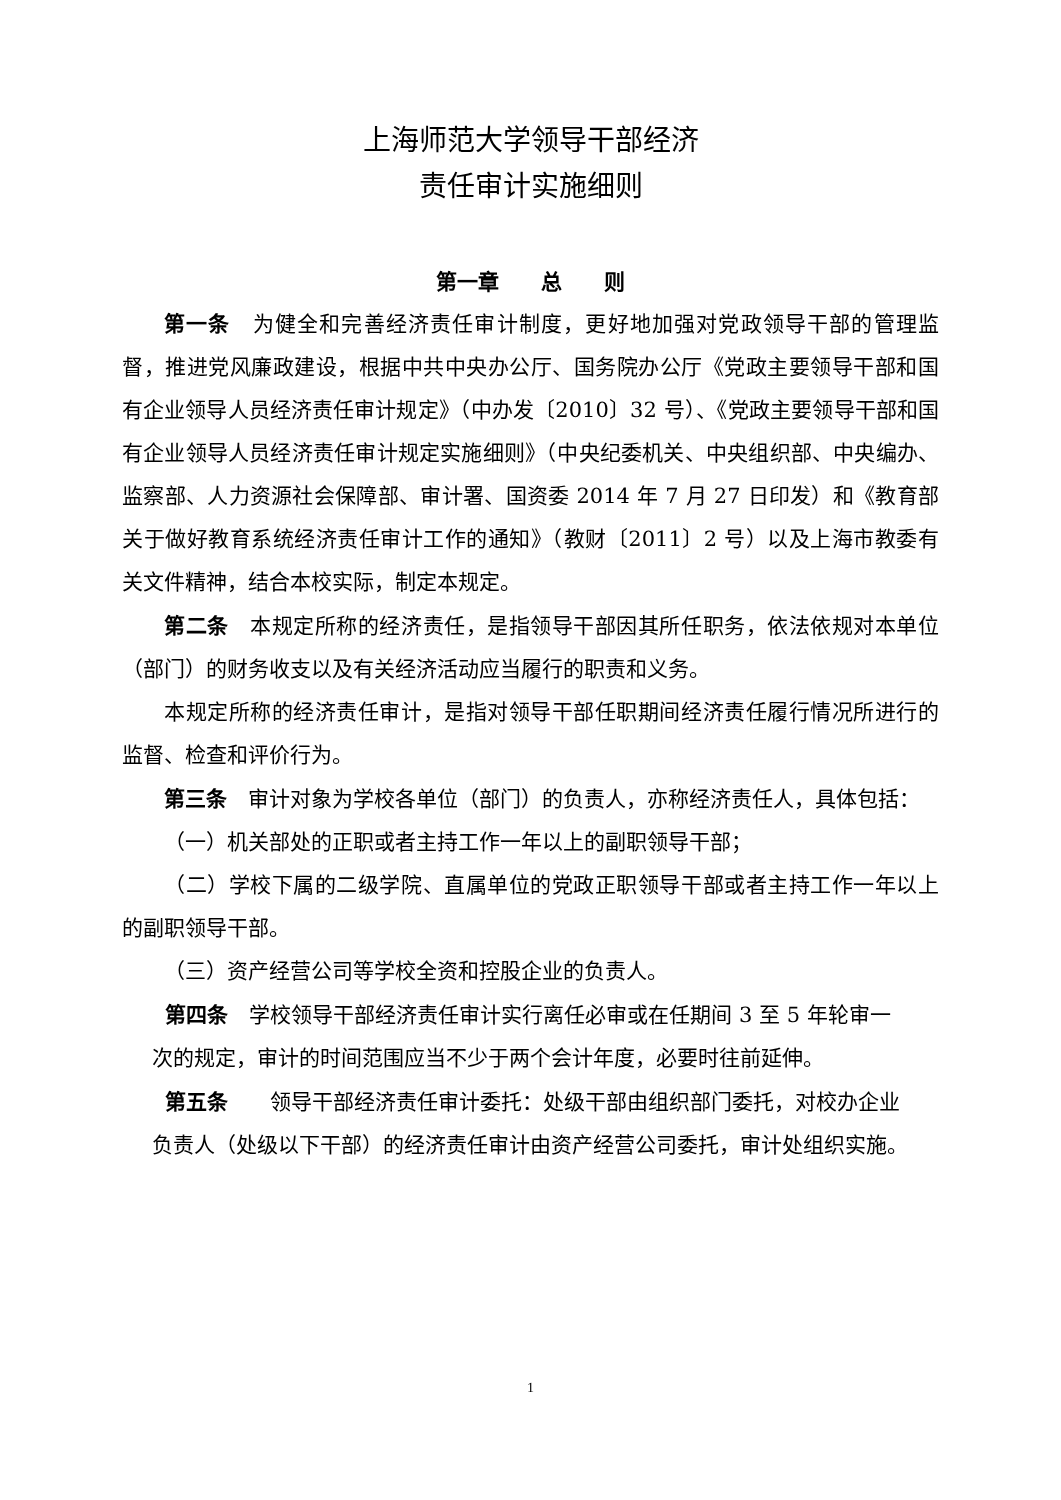上海师范大学领导干部经济
责任审计实施细则
第一章　　总　　则
第一条　为健全和完善经济责任审计制度，更好地加强对党政领导干部的管理监督，推进党风廉政建设，根据中共中央办公厅、国务院办公厅《党政主要领导干部和国有企业领导人员经济责任审计规定》（中办发〔2010〕32 号）、《党政主要领导干部和国有企业领导人员经济责任审计规定实施细则》（中央纪委机关、中央组织部、中央编办、监察部、人力资源社会保障部、审计署、国资委 2014 年 7 月 27 日印发）和《教育部关于做好教育系统经济责任审计工作的通知》（教财〔2011〕2 号）以及上海市教委有关文件精神，结合本校实际，制定本规定。
第二条　本规定所称的经济责任，是指领导干部因其所任职务，依法依规对本单位（部门）的财务收支以及有关经济活动应当履行的职责和义务。
本规定所称的经济责任审计，是指对领导干部任职期间经济责任履行情况所进行的监督、检查和评价行为。
第三条　审计对象为学校各单位（部门）的负责人，亦称经济责任人，具体包括：
（一）机关部处的正职或者主持工作一年以上的副职领导干部；
（二）学校下属的二级学院、直属单位的党政正职领导干部或者主持工作一年以上的副职领导干部。
（三）资产经营公司等学校全资和控股企业的负责人。
第四条　学校领导干部经济责任审计实行离任必审或在任期间 3 至 5 年轮审一次的规定，审计的时间范围应当不少于两个会计年度，必要时往前延伸。
第五条　　领导干部经济责任审计委托：处级干部由组织部门委托，对校办企业负责人（处级以下干部）的经济责任审计由资产经营公司委托，审计处组织实施。
1